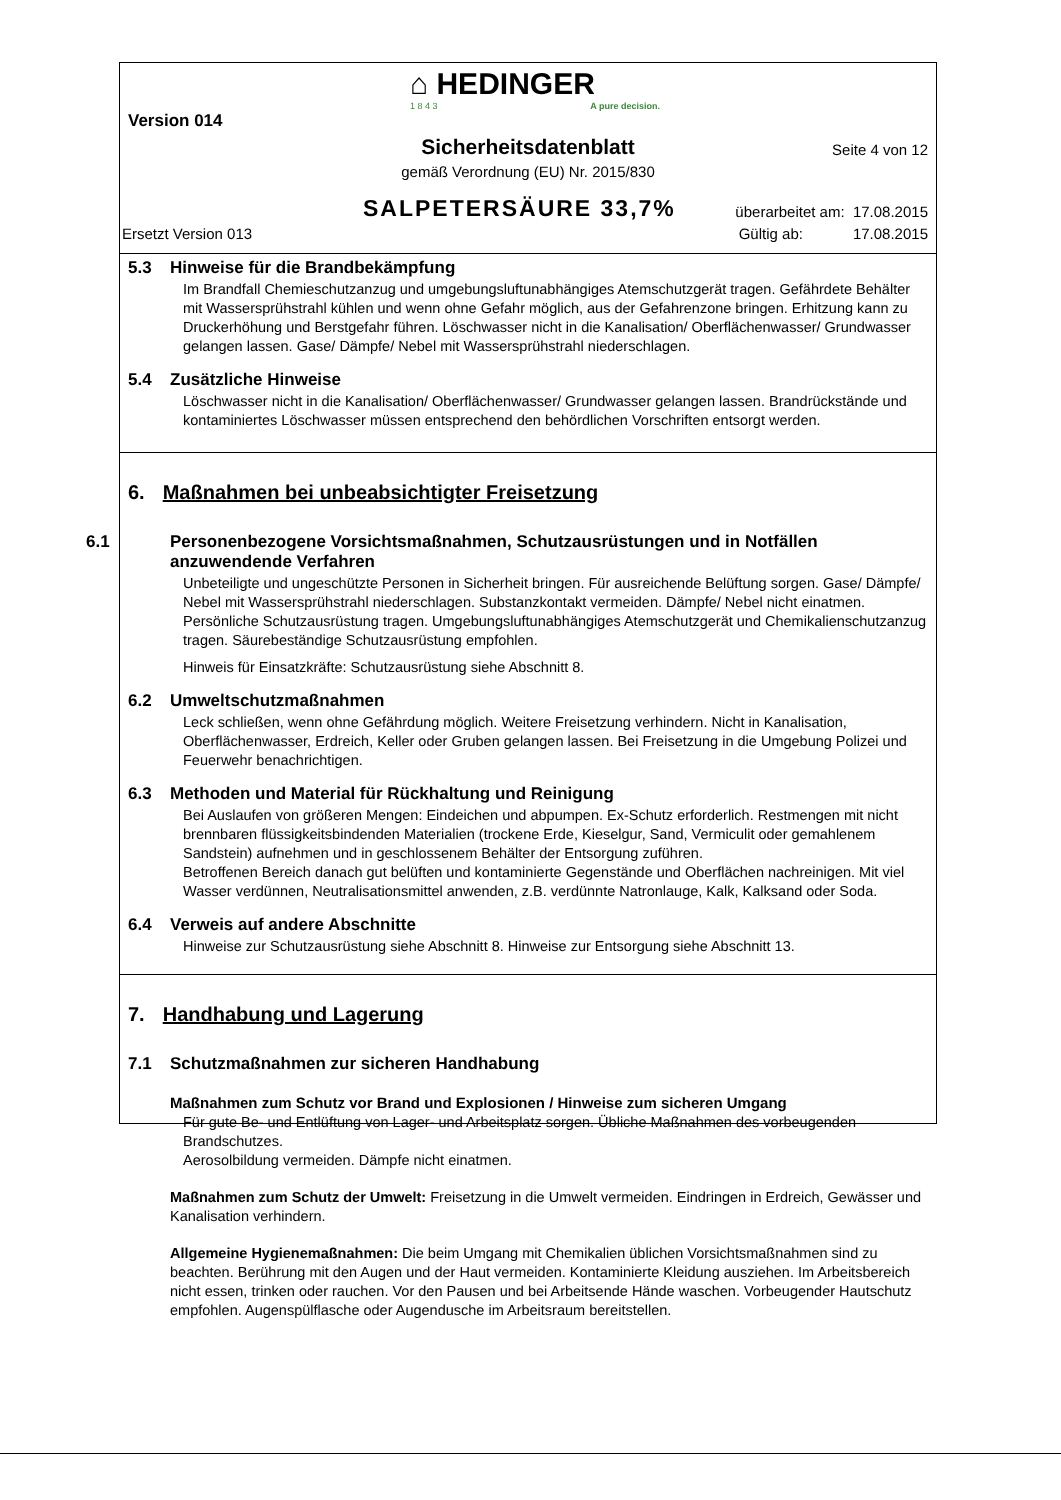⌂ HEDINGER
1 8 4 3 A pure decision.
Version 014
Sicherheitsdatenblatt Seite 4 von 12
gemäß Verordnung (EU) Nr. 2015/830
SALPETERSÄURE 33,7% überarbeitet am: 17.08.2015
Ersetzt Version 013
Gültig ab: 17.08.2015
5.3 Hinweise für die Brandbekämpfung
Im Brandfall Chemieschutzanzug und umgebungsluftunabhängiges Atemschutzgerät tragen. Gefährdete Behälter mit Wassersprühstrahl kühlen und wenn ohne Gefahr möglich, aus der Gefahrenzone bringen. Erhitzung kann zu Druckerhöhung und Berstgefahr führen. Löschwasser nicht in die Kanalisation/ Oberflächenwasser/ Grundwasser gelangen lassen. Gase/ Dämpfe/ Nebel mit Wassersprühstrahl niederschlagen.
5.4 Zusätzliche Hinweise
Löschwasser nicht in die Kanalisation/ Oberflächenwasser/ Grundwasser gelangen lassen. Brandrückstände und kontaminiertes Löschwasser müssen entsprechend den behördlichen Vorschriften entsorgt werden.
6. Maßnahmen bei unbeabsichtigter Freisetzung
6.1 Personenbezogene Vorsichtsmaßnahmen, Schutzausrüstungen und in Notfällen anzuwendende Verfahren
Unbeteiligte und ungeschützte Personen in Sicherheit bringen. Für ausreichende Belüftung sorgen. Gase/ Dämpfe/ Nebel mit Wassersprühstrahl niederschlagen. Substanzkontakt vermeiden. Dämpfe/ Nebel nicht einatmen. Persönliche Schutzausrüstung tragen. Umgebungsluftunabhängiges Atemschutzgerät und Chemikalienschutzanzug tragen. Säurebeständige Schutzausrüstung empfohlen.
Hinweis für Einsatzkräfte: Schutzausrüstung siehe Abschnitt 8.
6.2 Umweltschutzmaßnahmen
Leck schließen, wenn ohne Gefährdung möglich. Weitere Freisetzung verhindern. Nicht in Kanalisation, Oberflächenwasser, Erdreich, Keller oder Gruben gelangen lassen. Bei Freisetzung in die Umgebung Polizei und Feuerwehr benachrichtigen.
6.3 Methoden und Material für Rückhaltung und Reinigung
Bei Auslaufen von größeren Mengen: Eindeichen und abpumpen. Ex-Schutz erforderlich. Restmengen mit nicht brennbaren flüssigkeitsbindenden Materialien (trockene Erde, Kieselgur, Sand, Vermiculit oder gemahlenem Sandstein) aufnehmen und in geschlossenem Behälter der Entsorgung zuführen.
Betroffenen Bereich danach gut belüften und kontaminierte Gegenstände und Oberflächen nachreinigen. Mit viel Wasser verdünnen, Neutralisationsmittel anwenden, z.B. verdünnte Natronlauge, Kalk, Kalksand oder Soda.
6.4 Verweis auf andere Abschnitte
Hinweise zur Schutzausrüstung siehe Abschnitt 8. Hinweise zur Entsorgung siehe Abschnitt 13.
7. Handhabung und Lagerung
7.1 Schutzmaßnahmen zur sicheren Handhabung
Maßnahmen zum Schutz vor Brand und Explosionen / Hinweise zum sicheren Umgang
Für gute Be- und Entlüftung von Lager- und Arbeitsplatz sorgen. Übliche Maßnahmen des vorbeugenden Brandschutzes.
Aerosolbildung vermeiden. Dämpfe nicht einatmen.
Maßnahmen zum Schutz der Umwelt: Freisetzung in die Umwelt vermeiden. Eindringen in Erdreich, Gewässer und Kanalisation verhindern.
Allgemeine Hygienemaßnahmen: Die beim Umgang mit Chemikalien üblichen Vorsichtsmaßnahmen sind zu beachten. Berührung mit den Augen und der Haut vermeiden. Kontaminierte Kleidung ausziehen. Im Arbeitsbereich nicht essen, trinken oder rauchen. Vor den Pausen und bei Arbeitsende Hände waschen. Vorbeugender Hautschutz empfohlen. Augenspülflasche oder Augendusche im Arbeitsraum bereitstellen.